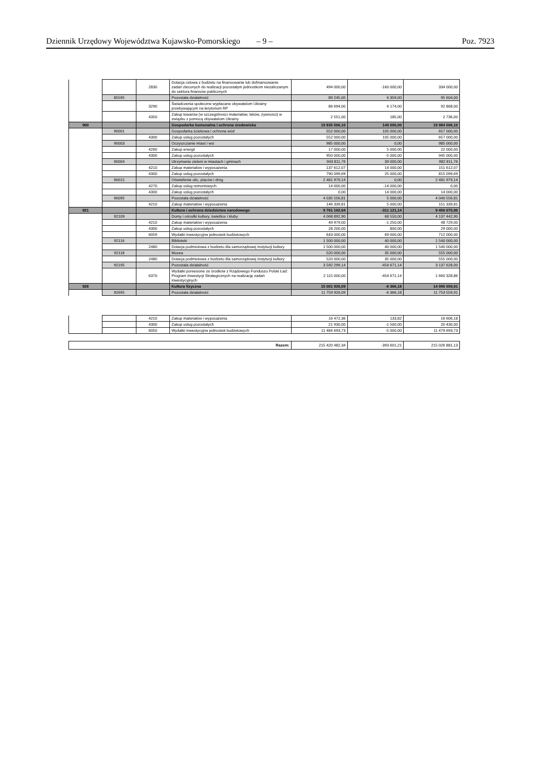Dziennik Urzędowy Województwa Kujawsko-Pomorskiego – 9 – Poz. 7923
| | | 2830 | Dotacja celowa z budżetu na finansowanie lub dofinansowanie zadań zleconych do realizacji pozostałym jednostkom niezaliczanym do sektora finansów publicznych | 494 000,00 | -160 000,00 | 334 000,00 |
| | 85595 | | Pozostała działalność | 89 245,00 | 6 359,00 | 95 604,00 |
| | | 3290 | Świadczenia społeczne wypłacane obywatelom Ukrainy przebywającym na terytorium RP | 86 694,00 | 6 174,00 | 92 868,00 |
| | | 4350 | Zakup towarów (w szczególności materiałów, leków, żywności) w związku z pomocą obywatelom Ukrainy | 2 551,00 | 185,00 | 2 736,00 |
| 900 | | | Gospodarka komunalna i ochrona środowiska | 19 835 506,10 | 149 000,00 | 19 984 506,10 |
| | 90001 | | Gospodarka ściekowa i ochrona wód | 552 000,00 | 105 000,00 | 657 000,00 |
| | | 4300 | Zakup usług pozostałych | 552 000,00 | 105 000,00 | 657 000,00 |
| | 90003 | | Oczyszczanie miast i wsi | 985 000,00 | 0,00 | 985 000,00 |
| | | 4260 | Zakup energii | 17 000,00 | 5 000,00 | 22 000,00 |
| | | 4300 | Zakup usług pozostałych | 950 000,00 | -5 000,00 | 945 000,00 |
| | 90004 | | Utrzymanie zieleni w miastach i gminach | 943 811,76 | 39 000,00 | 982 811,76 |
| | | 4210 | Zakup materiałów i wyposażenia | 137 612,07 | 14 000,00 | 151 612,07 |
| | | 4300 | Zakup usług pozostałych | 790 099,69 | 25 000,00 | 815 099,69 |
| | 90015 | | Oświetlenie ulic, placów i dróg | 2 481 979,14 | 0,00 | 2 481 979,14 |
| | | 4270 | Zakup usług remontowych | 14 000,00 | -14 000,00 | 0,00 |
| | | 4300 | Zakup usług pozostałych | 0,00 | 14 000,00 | 14 000,00 |
| | 90095 | | Pozostała działalność | 4 035 556,81 | 5 000,00 | 4 040 556,81 |
| | | 4210 | Zakup materiałów i wyposażenia | 146 339,81 | 5 000,00 | 151 339,81 |
| 921 | | | Kultura i ochrona dziedzictwa narodowego | 9 761 192,04 | -311 121,14 | 9 450 070,90 |
| | 92109 | | Domy i ośrodki kultury, świetlice i kluby | 4 068 892,90 | 68 550,00 | 4 137 442,90 |
| | | 4210 | Zakup materiałów i wyposażenia | 49 979,00 | -1 250,00 | 48 729,00 |
| | | 4300 | Zakup usług pozostałych | 28 200,00 | 800,00 | 29 000,00 |
| | | 6059 | Wydatki inwestycyjne jednostek budżetowych | 643 000,00 | 69 000,00 | 712 000,00 |
| | 92116 | | Biblioteki | 1 500 000,00 | 40 000,00 | 1 540 000,00 |
| | | 2480 | Dotacja podmiotowa z budżetu dla samorządowej instytucji kultury | 1 500 000,00 | 40 000,00 | 1 540 000,00 |
| | 92118 | | Muzea | 520 000,00 | 35 000,00 | 555 000,00 |
| | | 2480 | Dotacja podmiotowa z budżetu dla samorządowej instytucji kultury | 520 000,00 | 35 000,00 | 555 000,00 |
| | 92195 | | Pozostała działalność | 3 592 299,14 | -454 671,14 | 3 137 628,00 |
| | | 6370 | Wydatki poniesione ze środków z Rządowego Funduszu Polski Ład: Program Inwestycji Strategicznych na realizację zadań inwestycyjnych | 2 115 000,00 | -454 671,14 | 1 660 328,86 |
| 926 | | | Kultura fizyczna | 15 001 926,09 | -6 366,18 | 14 995 559,91 |
| | 92695 | | Pozostała działalność | 11 759 926,09 | -6 366,18 | 11 753 559,91 |
| | | 4210 | Zakup materiałów i wyposażenia | 16 472,36 | 133,82 | 16 606,18 |
| | | 4300 | Zakup usług pozostałych | 21 930,00 | -1 500,00 | 20 430,00 |
| | | 6050 | Wydatki inwestycyjne jednostek budżetowych | 11 484 693,73 | -5 000,00 | 11 479 693,73 |
| Razem: | 215 420 482,34 | -393 601,21 | 215 026 881,13 |